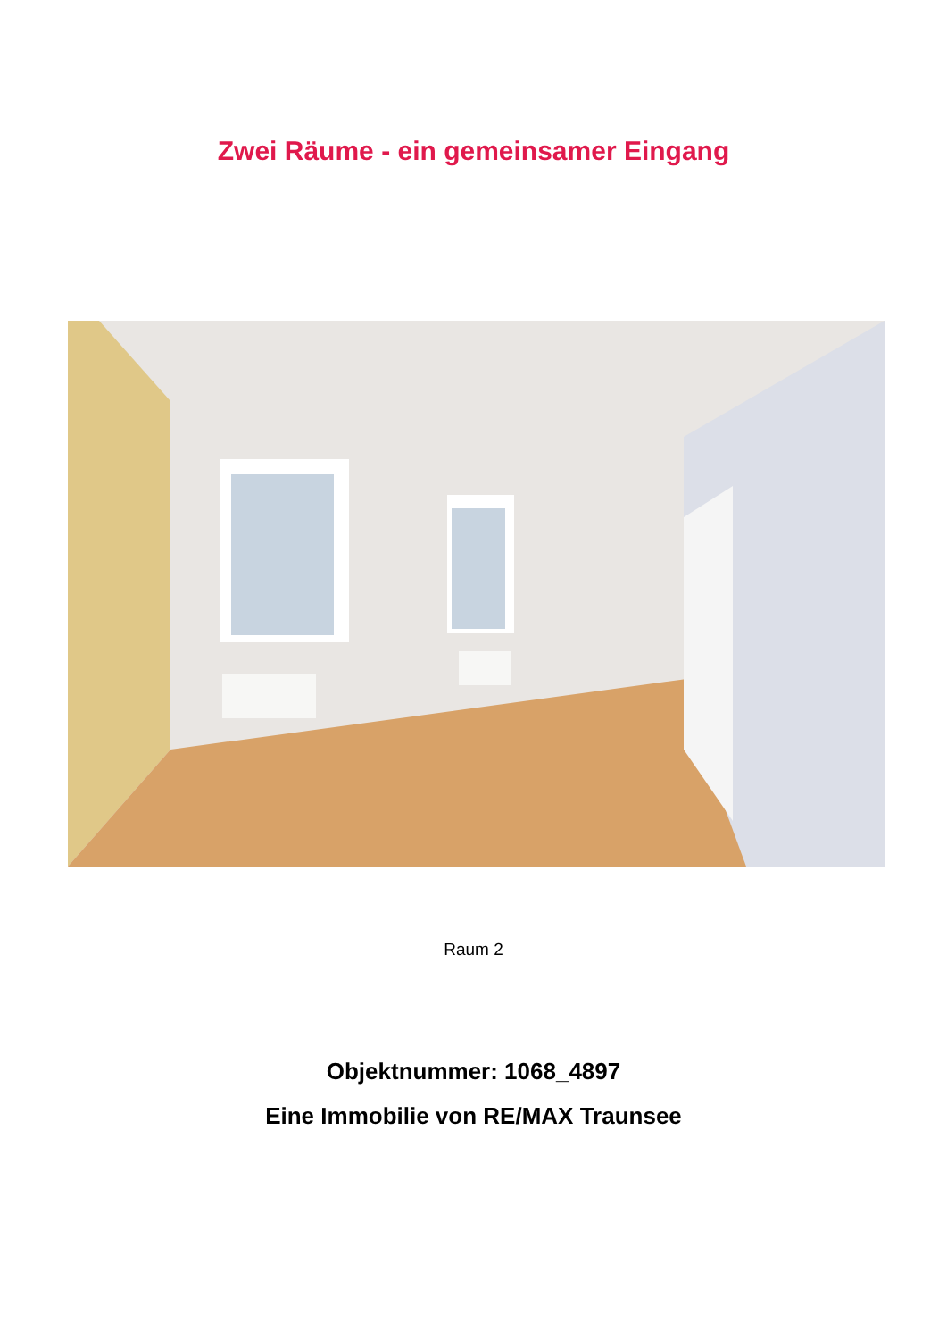Zwei Räume - ein gemeinsamer Eingang
Raum 2
Objektnummer: 1068_4897
Eine Immobilie von RE/MAX Traunsee